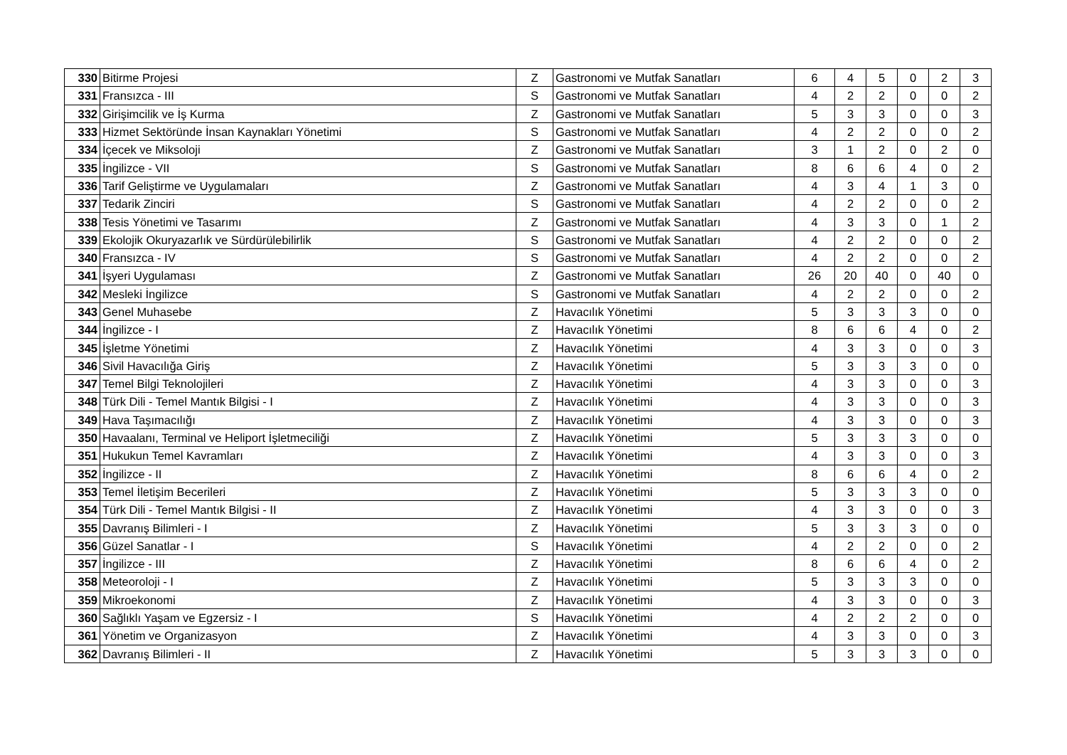| 330 | Bitirme Projesi | Z | Gastronomi ve Mutfak Sanatları | 6 | 4 | 5 | 0 | 2 | 3 |
| 331 | Fransızca - III | S | Gastronomi ve Mutfak Sanatları | 4 | 2 | 2 | 0 | 0 | 2 |
| 332 | Girişimcilik ve İş Kurma | Z | Gastronomi ve Mutfak Sanatları | 5 | 3 | 3 | 0 | 0 | 3 |
| 333 | Hizmet Sektöründe İnsan Kaynakları Yönetimi | S | Gastronomi ve Mutfak Sanatları | 4 | 2 | 2 | 0 | 0 | 2 |
| 334 | İçecek ve Miksoloji | Z | Gastronomi ve Mutfak Sanatları | 3 | 1 | 2 | 0 | 2 | 0 |
| 335 | İngilizce - VII | S | Gastronomi ve Mutfak Sanatları | 8 | 6 | 6 | 4 | 0 | 2 |
| 336 | Tarif Geliştirme ve Uygulamaları | Z | Gastronomi ve Mutfak Sanatları | 4 | 3 | 4 | 1 | 3 | 0 |
| 337 | Tedarik Zinciri | S | Gastronomi ve Mutfak Sanatları | 4 | 2 | 2 | 0 | 0 | 2 |
| 338 | Tesis Yönetimi ve Tasarımı | Z | Gastronomi ve Mutfak Sanatları | 4 | 3 | 3 | 0 | 1 | 2 |
| 339 | Ekolojik Okuryazarlık ve Sürdürülebilirlik | S | Gastronomi ve Mutfak Sanatları | 4 | 2 | 2 | 0 | 0 | 2 |
| 340 | Fransızca - IV | S | Gastronomi ve Mutfak Sanatları | 4 | 2 | 2 | 0 | 0 | 2 |
| 341 | İşyeri Uygulaması | Z | Gastronomi ve Mutfak Sanatları | 26 | 20 | 40 | 0 | 40 | 0 |
| 342 | Mesleki İngilizce | S | Gastronomi ve Mutfak Sanatları | 4 | 2 | 2 | 0 | 0 | 2 |
| 343 | Genel Muhasebe | Z | Havacılık Yönetimi | 5 | 3 | 3 | 3 | 0 | 0 |
| 344 | İngilizce - I | Z | Havacılık Yönetimi | 8 | 6 | 6 | 4 | 0 | 2 |
| 345 | İşletme Yönetimi | Z | Havacılık Yönetimi | 4 | 3 | 3 | 0 | 0 | 3 |
| 346 | Sivil Havacılığa Giriş | Z | Havacılık Yönetimi | 5 | 3 | 3 | 3 | 0 | 0 |
| 347 | Temel Bilgi Teknolojileri | Z | Havacılık Yönetimi | 4 | 3 | 3 | 0 | 0 | 3 |
| 348 | Türk Dili - Temel Mantık Bilgisi - I | Z | Havacılık Yönetimi | 4 | 3 | 3 | 0 | 0 | 3 |
| 349 | Hava Taşımacılığı | Z | Havacılık Yönetimi | 4 | 3 | 3 | 0 | 0 | 3 |
| 350 | Havaalanı, Terminal ve Heliport İşletmeciliği | Z | Havacılık Yönetimi | 5 | 3 | 3 | 3 | 0 | 0 |
| 351 | Hukukun Temel Kavramları | Z | Havacılık Yönetimi | 4 | 3 | 3 | 0 | 0 | 3 |
| 352 | İngilizce - II | Z | Havacılık Yönetimi | 8 | 6 | 6 | 4 | 0 | 2 |
| 353 | Temel İletişim Becerileri | Z | Havacılık Yönetimi | 5 | 3 | 3 | 3 | 0 | 0 |
| 354 | Türk Dili - Temel Mantık Bilgisi - II | Z | Havacılık Yönetimi | 4 | 3 | 3 | 0 | 0 | 3 |
| 355 | Davranış Bilimleri - I | Z | Havacılık Yönetimi | 5 | 3 | 3 | 3 | 0 | 0 |
| 356 | Güzel Sanatlar - I | S | Havacılık Yönetimi | 4 | 2 | 2 | 0 | 0 | 2 |
| 357 | İngilizce - III | Z | Havacılık Yönetimi | 8 | 6 | 6 | 4 | 0 | 2 |
| 358 | Meteoroloji - I | Z | Havacılık Yönetimi | 5 | 3 | 3 | 3 | 0 | 0 |
| 359 | Mikroekonomi | Z | Havacılık Yönetimi | 4 | 3 | 3 | 0 | 0 | 3 |
| 360 | Sağlıklı Yaşam ve Egzersiz - I | S | Havacılık Yönetimi | 4 | 2 | 2 | 2 | 0 | 0 |
| 361 | Yönetim ve Organizasyon | Z | Havacılık Yönetimi | 4 | 3 | 3 | 0 | 0 | 3 |
| 362 | Davranış Bilimleri - II | Z | Havacılık Yönetimi | 5 | 3 | 3 | 3 | 0 | 0 |